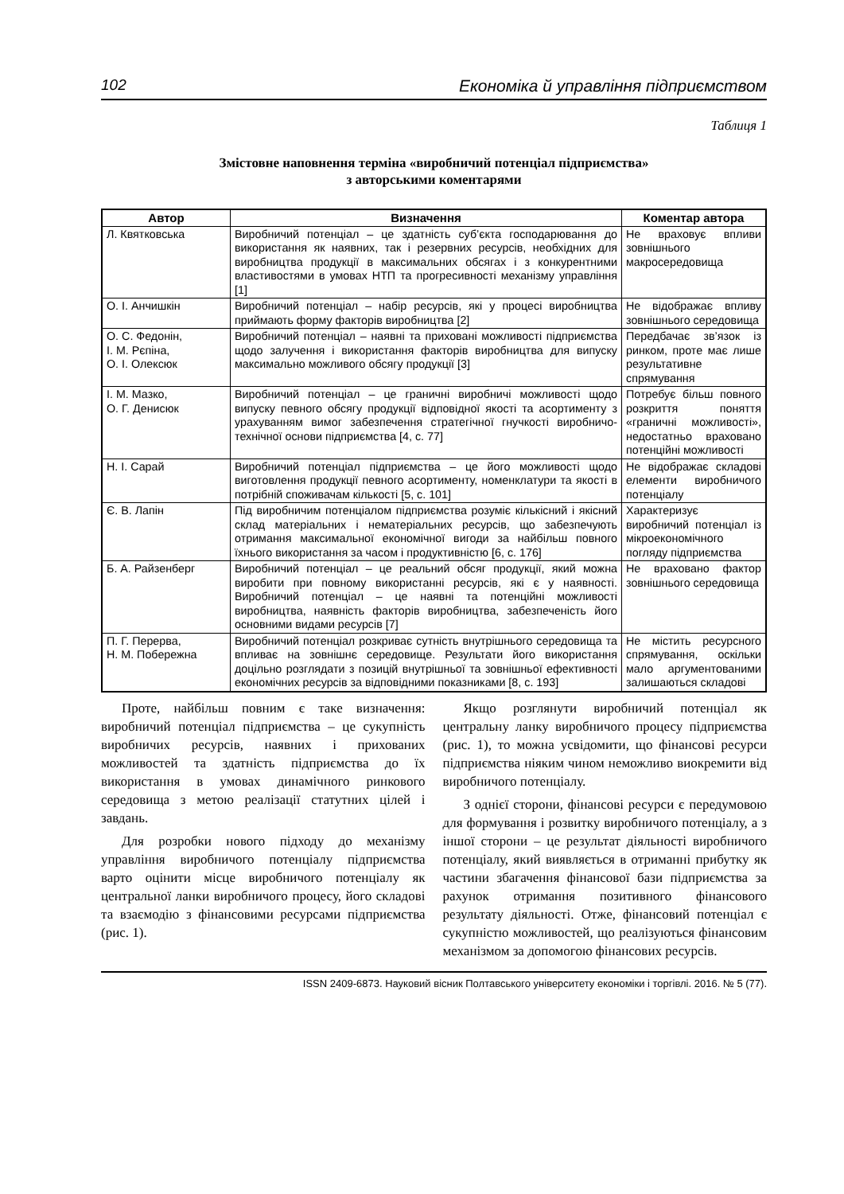102 Економіка й управління підприємством
Таблиця 1
Змістовне наповнення терміна «виробничий потенціал підприємства»
з авторськими коментарями
| Автор | Визначення | Коментар автора |
| --- | --- | --- |
| Л. Квятковська | Виробничий потенціал – це здатність суб’єкта господарювання до використання як наявних, так і резервних ресурсів, необхідних для виробництва продукції в максимальних обсягах і з конкурентними властивостями в умовах НТП та прогресивності механізму управління [1] | Не враховує впливи зовнішнього макросередовища |
| О. І. Анчишкін | Виробничий потенціал – набір ресурсів, які у процесі виробництва приймають форму факторів виробництва [2] | Не відображає впливу зовнішнього середовища |
| О. С. Федонін, І. М. Рєпіна, О. І. Олексюк | Виробничий потенціал – наявні та приховані можливості підприємства щодо залучення і використання факторів виробництва для випуску максимально можливого обсягу продукції [3] | Передбачає зв’язок із ринком, проте має лише результативне спрямування |
| І. М. Мазко, О. Г. Денисюк | Виробничий потенціал – це граничні виробничі можливості щодо випуску певного обсягу продукції відповідної якості та асортименту з урахуванням вимог забезпечення стратегічної гнучкості виробничо-технічної основи підприємства [4, с. 77] | Потребує більш повного розкриття поняття «граничні можливості», недостатньо враховано потенційні можливості |
| Н. І. Сарай | Виробничий потенціал підприємства – це його можливості щодо виготовлення продукції певного асортименту, номенклатури та якості в потрібній споживачам кількості [5, с. 101] | Не відображає складові елементи виробничого потенціалу |
| Є. В. Лапін | Під виробничим потенціалом підприємства розуміє кількісний і якісний склад матеріальних і нематеріальних ресурсів, що забезпечують отримання максимальної економічної вигоди за найбільш повного їхнього використання за часом і продуктивністю [6, с. 176] | Характеризує виробничий потенціал із мікроекономічного погляду підприємства |
| Б. А. Райзенберг | Виробничий потенціал – це реальний обсяг продукції, який можна виробити при повному використанні ресурсів, які є у наявності. Виробничий потенціал – це наявні та потенційні можливості виробництва, наявність факторів виробництва, забезпеченість його основними видами ресурсів [7] | Не враховано фактор зовнішнього середовища |
| П. Г. Перерва, Н. М. Побережна | Виробничий потенціал розкриває сутність внутрішнього середовища та впливає на зовнішнє середовище. Результати його використання доцільно розглядати з позицій внутрішньої та зовнішньої ефективності економічних ресурсів за відповідними показниками [8, с. 193] | Не містить ресурсного спрямування, оскільки мало аргументованими залишаються складові |
Проте, найбільш повним є таке визначення: виробничий потенціал підприємства – це сукупність виробничих ресурсів, наявних і прихованих можливостей та здатність підприємства до їх використання в умовах динамічного ринкового середовища з метою реалізації статутних цілей і завдань.
Для розробки нового підходу до механізму управління виробничого потенціалу підприємства варто оцінити місце виробничого потенціалу як центральної ланки виробничого процесу, його складові та взаємодію з фінансовими ресурсами підприємства (рис. 1).
Якщо розглянути виробничий потенціал як центральну ланку виробничого процесу підприємства (рис. 1), то можна усвідомити, що фінансові ресурси підприємства ніяким чином неможливо виокремити від виробничого потенціалу.
З однієї сторони, фінансові ресурси є передумовою для формування і розвитку виробничого потенціалу, а з іншої сторони – це результат діяльності виробничого потенціалу, який виявляється в отриманні прибутку як частини збагачення фінансової бази підприємства за рахунок отримання позитивного фінансового результату діяльності. Отже, фінансовий потенціал є сукупністю можливостей, що реалізуються фінансовим механізмом за допомогою фінансових ресурсів.
ISSN 2409-6873. Науковий вісник Полтавського університету економіки і торгівлі. 2016. № 5 (77).